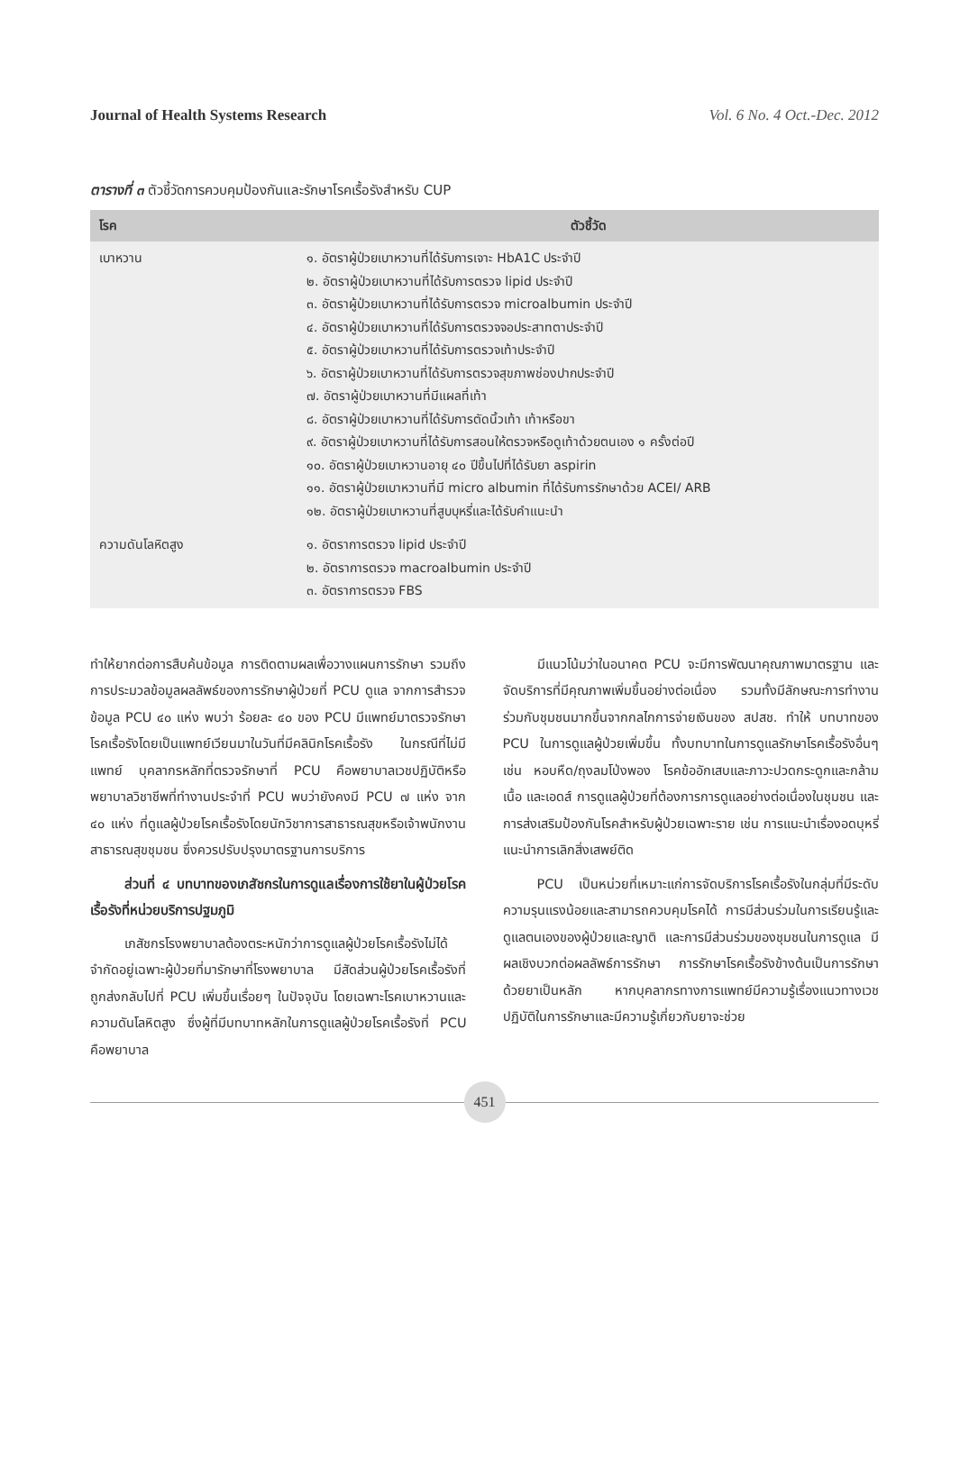Journal of Health Systems Research Vol. 6 No. 4 Oct.-Dec. 2012
ตารางที่ ๓ ตัวชี้วัดการควบคุมป้องกันและรักษาโรคเรื้อรังสำหรับ CUP
| โรค | ตัวชี้วัด |
| --- | --- |
| เบาหวาน | ๑. อัตราผู้ป่วยเบาหวานที่ได้รับการเจาะ HbA1C ประจำปี ๒. อัตราผู้ป่วยเบาหวานที่ได้รับการตรวจ lipid ประจำปี ๓. อัตราผู้ป่วยเบาหวานที่ได้รับการตรวจ microalbumin ประจำปี ๔. อัตราผู้ป่วยเบาหวานที่ได้รับการตรวจจอประสาทตาประจำปี ๕. อัตราผู้ป่วยเบาหวานที่ได้รับการตรวจเท้าประจำปี ๖. อัตราผู้ป่วยเบาหวานที่ได้รับการตรวจสุขภาพช่องปากประจำปี ๗. อัตราผู้ป่วยเบาหวานที่มีแผลที่เท้า ๘. อัตราผู้ป่วยเบาหวานที่ได้รับการตัดนิ้วเท้า เท้าหรือขา ๙. อัตราผู้ป่วยเบาหวานที่ได้รับการสอนให้ตรวจหรือดูเท้าด้วยตนเอง ๑ ครั้งต่อปี ๑๐. อัตราผู้ป่วยเบาหวานอายุ ๔๐ ปีขึ้นไปที่ได้รับยา aspirin ๑๑. อัตราผู้ป่วยเบาหวานที่มี micro albumin ที่ได้รับการรักษาด้วย ACEI/ ARB ๑๒. อัตราผู้ป่วยเบาหวานที่สูบบุหรี่และได้รับคำแนะนำ |
| ความดันโลหิตสูง | ๑. อัตราการตรวจ lipid ประจำปี ๒. อัตราการตรวจ macroalbumin ประจำปี ๓. อัตราการตรวจ FBS |
ทำให้ยากต่อการสืบค้นข้อมูล การติดตามผลเพื่อวางแผนการรักษา รวมถึงการประมวลข้อมูลผลลัพธ์ของการรักษาผู้ป่วยที่ PCU ดูแล จากการสำรวจข้อมูล PCU ๔๐ แห่ง พบว่า ร้อยละ ๔๐ ของ PCU มีแพทย์มาตรวจรักษาโรคเรื้อรังโดยเป็นแพทย์เวียนมาในวันที่มีคลินิกโรคเรื้อรัง ในกรณีที่ไม่มีแพทย์ บุคลากรหลักที่ตรวจรักษาที่ PCU คือพยาบาลเวชปฏิบัติหรือพยาบาลวิชาชีพที่ทำงานประจำที่ PCU พบว่ายังคงมี PCU ๗ แห่ง จาก ๔๐ แห่ง ที่ดูแลผู้ป่วยโรคเรื้อรังโดยนักวิชาการสาธารณสุขหรือเจ้าพนักงานสาธารณสุขชุมชน ซึ่งควรปรับปรุงมาตรฐานการบริการ
ส่วนที่ ๔ บทบาทของเภสัชกรในการดูแลเรื่องการใช้ยาในผู้ป่วยโรคเรื้อรังที่หน่วยบริการปฐมภูมิ
เภสัชกรโรงพยาบาลต้องตระหนักว่าการดูแลผู้ป่วยโรคเรื้อรังไม่ได้จำกัดอยู่เฉพาะผู้ป่วยที่มารักษาที่โรงพยาบาล มีสัดส่วนผู้ป่วยโรคเรื้อรังที่ถูกส่งกลับไปที่ PCU เพิ่มขึ้นเรื่อยๆ ในปัจจุบัน โดยเฉพาะโรคเบาหวานและความดันโลหิตสูง ซึ่งผู้ที่มีบทบาทหลักในการดูแลผู้ป่วยโรคเรื้อรังที่ PCU คือพยาบาล
มีแนวโน้มว่าในอนาคต PCU จะมีการพัฒนาคุณภาพมาตรฐาน และจัดบริการที่มีคุณภาพเพิ่มขึ้นอย่างต่อเนื่อง รวมทั้งมีลักษณะการทำงานร่วมกับชุมชนมากขึ้นจากกลไกการจ่ายเงินของ สปสช. ทำให้ บทบาทของ PCU ในการดูแลผู้ป่วยเพิ่มขึ้น ทั้งบทบาทในการดูแลรักษาโรคเรื้อรังอื่นๆ เช่น หอบหืด/ถุงลมโป่งพอง โรคข้ออักเสบและภาวะปวดกระดูกและกล้ามเนื้อ และเอดส์ การดูแลผู้ป่วยที่ต้องการการดูแลอย่างต่อเนื่องในชุมชน และการส่งเสริมป้องกันโรคสำหรับผู้ป่วยเฉพาะราย เช่น การแนะนำเรื่องอดบุหรี่ แนะนำการเลิกสิ่งเสพย์ติด
PCU เป็นหน่วยที่เหมาะแก่การจัดบริการโรคเรื้อรังในกลุ่มที่มีระดับความรุนแรงน้อยและสามารถควบคุมโรคได้ การมีส่วนร่วมในการเรียนรู้และดูแลตนเองของผู้ป่วยและญาติ และการมีส่วนร่วมของชุมชนในการดูแล มีผลเชิงบวกต่อผลลัพธ์การรักษา การรักษาโรคเรื้อรังข้างต้นเป็นการรักษาด้วยยาเป็นหลัก หากบุคลากรทางการแพทย์มีความรู้เรื่องแนวทางเวชปฏิบัติในการรักษาและมีความรู้เกี่ยวกับยาจะช่วย
451